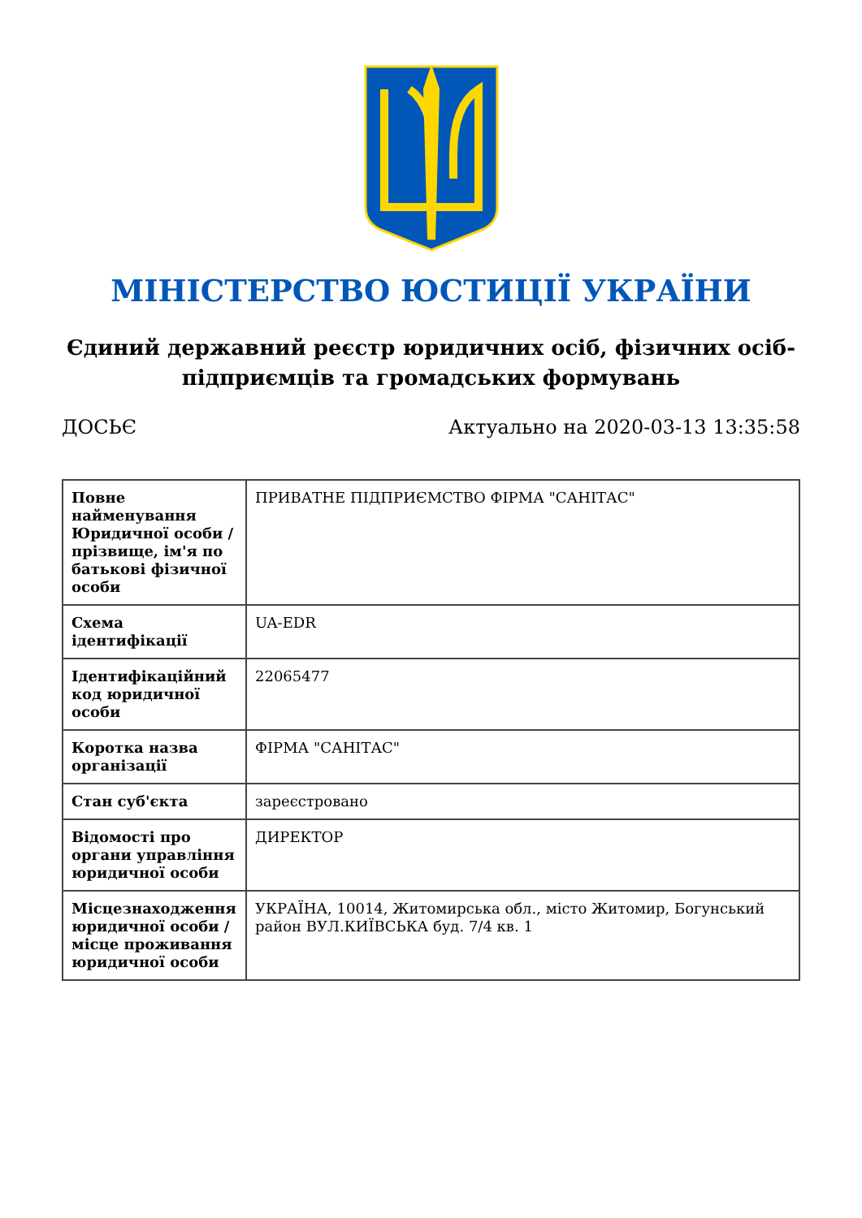МІНІСТЕРСТВО ЮСТИЦІЇ УКРАЇНИ
Єдиний державний реєстр юридичних осіб, фізичних осіб-підприємців та громадських формувань
ДОСЬЄ Актуально на 2020-03-13 13:35:58
| Повне найменування Юридичної особи / прізвище, ім'я по батькові фізичної особи | ПРИВАТНЕ ПІДПРИЄМСТВО ФІРМА "САНІТАС" |
| Схема ідентифікації | UA-EDR |
| Ідентифікаційний код юридичної особи | 22065477 |
| Коротка назва організації | ФІРМА "САНІТАС" |
| Стан суб'єкта | зареєстровано |
| Відомості про органи управління юридичної особи | ДИРЕКТОР |
| Місцезнаходження юридичної особи / місце проживання юридичної особи | УКРАЇНА, 10014, Житомирська обл., місто Житомир, Богунський район ВУЛ.КИЇВСЬКА буд. 7/4 кв. 1 |